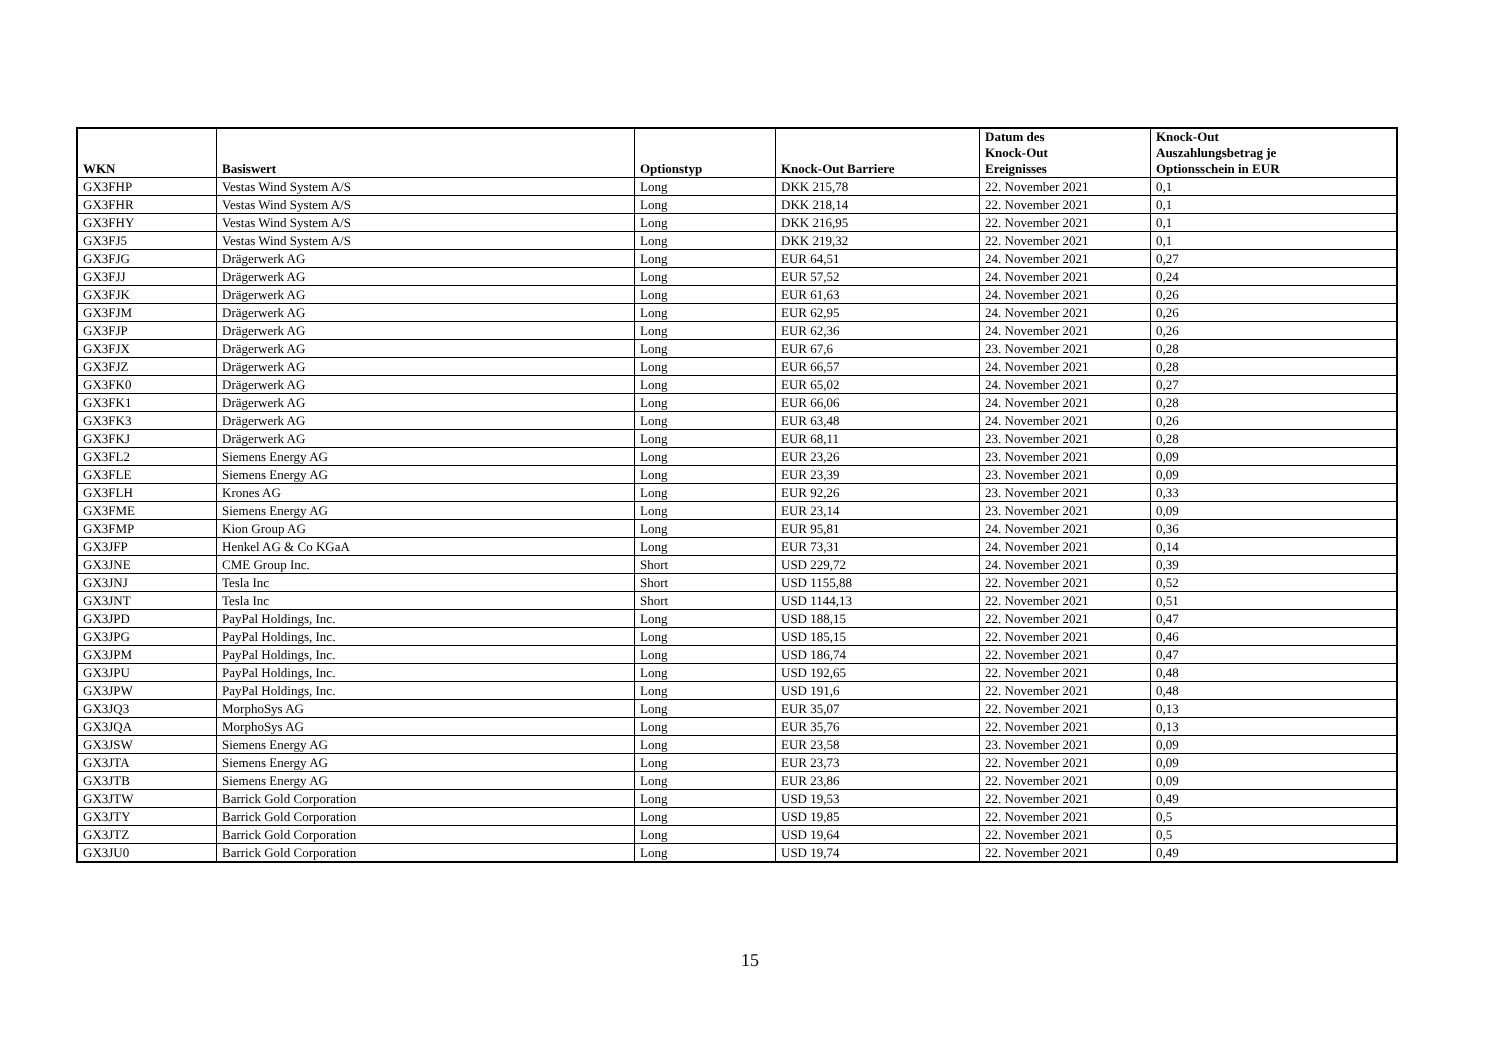| WKN | Basiswert | Optionstyp | Knock-Out Barriere | Datum des Knock-Out Ereignisses | Knock-Out Auszahlungsbetrag je Optionsschein in EUR |
| --- | --- | --- | --- | --- | --- |
| GX3FHP | Vestas Wind System A/S | Long | DKK 215,78 | 22. November 2021 | 0,1 |
| GX3FHR | Vestas Wind System A/S | Long | DKK 218,14 | 22. November 2021 | 0,1 |
| GX3FHY | Vestas Wind System A/S | Long | DKK 216,95 | 22. November 2021 | 0,1 |
| GX3FJ5 | Vestas Wind System A/S | Long | DKK 219,32 | 22. November 2021 | 0,1 |
| GX3FJG | Drägerwerk AG | Long | EUR 64,51 | 24. November 2021 | 0,27 |
| GX3FJJ | Drägerwerk AG | Long | EUR 57,52 | 24. November 2021 | 0,24 |
| GX3FJK | Drägerwerk AG | Long | EUR 61,63 | 24. November 2021 | 0,26 |
| GX3FJM | Drägerwerk AG | Long | EUR 62,95 | 24. November 2021 | 0,26 |
| GX3FJP | Drägerwerk AG | Long | EUR 62,36 | 24. November 2021 | 0,26 |
| GX3FJX | Drägerwerk AG | Long | EUR 67,6 | 23. November 2021 | 0,28 |
| GX3FJZ | Drägerwerk AG | Long | EUR 66,57 | 24. November 2021 | 0,28 |
| GX3FK0 | Drägerwerk AG | Long | EUR 65,02 | 24. November 2021 | 0,27 |
| GX3FK1 | Drägerwerk AG | Long | EUR 66,06 | 24. November 2021 | 0,28 |
| GX3FK3 | Drägerwerk AG | Long | EUR 63,48 | 24. November 2021 | 0,26 |
| GX3FKJ | Drägerwerk AG | Long | EUR 68,11 | 23. November 2021 | 0,28 |
| GX3FL2 | Siemens Energy AG | Long | EUR 23,26 | 23. November 2021 | 0,09 |
| GX3FLE | Siemens Energy AG | Long | EUR 23,39 | 23. November 2021 | 0,09 |
| GX3FLH | Krones AG | Long | EUR 92,26 | 23. November 2021 | 0,33 |
| GX3FME | Siemens Energy AG | Long | EUR 23,14 | 23. November 2021 | 0,09 |
| GX3FMP | Kion Group AG | Long | EUR 95,81 | 24. November 2021 | 0,36 |
| GX3JFP | Henkel AG & Co KGaA | Long | EUR 73,31 | 24. November 2021 | 0,14 |
| GX3JNE | CME Group Inc. | Short | USD 229,72 | 24. November 2021 | 0,39 |
| GX3JNJ | Tesla Inc | Short | USD 1155,88 | 22. November 2021 | 0,52 |
| GX3JNT | Tesla Inc | Short | USD 1144,13 | 22. November 2021 | 0,51 |
| GX3JPD | PayPal Holdings, Inc. | Long | USD 188,15 | 22. November 2021 | 0,47 |
| GX3JPG | PayPal Holdings, Inc. | Long | USD 185,15 | 22. November 2021 | 0,46 |
| GX3JPM | PayPal Holdings, Inc. | Long | USD 186,74 | 22. November 2021 | 0,47 |
| GX3JPU | PayPal Holdings, Inc. | Long | USD 192,65 | 22. November 2021 | 0,48 |
| GX3JPW | PayPal Holdings, Inc. | Long | USD 191,6 | 22. November 2021 | 0,48 |
| GX3JQ3 | MorphoSys AG | Long | EUR 35,07 | 22. November 2021 | 0,13 |
| GX3JQA | MorphoSys AG | Long | EUR 35,76 | 22. November 2021 | 0,13 |
| GX3JSW | Siemens Energy AG | Long | EUR 23,58 | 23. November 2021 | 0,09 |
| GX3JTA | Siemens Energy AG | Long | EUR 23,73 | 22. November 2021 | 0,09 |
| GX3JTB | Siemens Energy AG | Long | EUR 23,86 | 22. November 2021 | 0,09 |
| GX3JTW | Barrick Gold Corporation | Long | USD 19,53 | 22. November 2021 | 0,49 |
| GX3JTY | Barrick Gold Corporation | Long | USD 19,85 | 22. November 2021 | 0,5 |
| GX3JTZ | Barrick Gold Corporation | Long | USD 19,64 | 22. November 2021 | 0,5 |
| GX3JU0 | Barrick Gold Corporation | Long | USD 19,74 | 22. November 2021 | 0,49 |
15